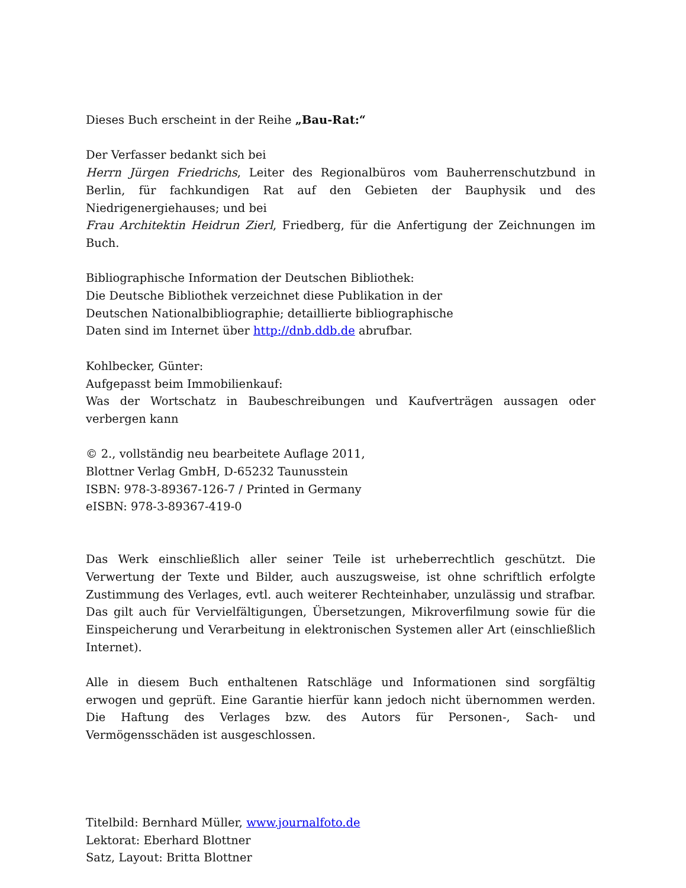Dieses Buch erscheint in der Reihe „Bau-Rat:“
Der Verfasser bedankt sich bei
Herrn Jürgen Friedrichs, Leiter des Regionalbüros vom Bauherrenschutzbund in Berlin, für fachkundigen Rat auf den Gebieten der Bauphysik und des Niedrigenergiehauses; und bei
Frau Architektin Heidrun Zierl, Friedberg, für die Anfertigung der Zeichnungen im Buch.
Bibliographische Information der Deutschen Bibliothek:
Die Deutsche Bibliothek verzeichnet diese Publikation in der
Deutschen Nationalbibliographie; detaillierte bibliographische
Daten sind im Internet über http://dnb.ddb.de abrufbar.
Kohlbecker, Günter:
Aufgepasst beim Immobilienkauf:
Was der Wortschatz in Baubeschreibungen und Kaufverträgen aussagen oder verbergen kann
© 2., vollständig neu bearbeitete Auflage 2011,
Blottner Verlag GmbH, D-65232 Taunusstein
ISBN: 978-3-89367-126-7 / Printed in Germany
eISBN: 978-3-89367-419-0
Das Werk einschließlich aller seiner Teile ist urheberrechtlich geschützt. Die Verwertung der Texte und Bilder, auch auszugsweise, ist ohne schriftlich erfolgte Zustimmung des Verlages, evtl. auch weiterer Rechteinhaber, unzulässig und strafbar. Das gilt auch für Vervielfältigungen, Übersetzungen, Mikroverfilmung sowie für die Einspeicherung und Verarbeitung in elektronischen Systemen aller Art (einschließlich Internet).
Alle in diesem Buch enthaltenen Ratschläge und Informationen sind sorgfältig erwogen und geprüft. Eine Garantie hierfür kann jedoch nicht übernommen werden. Die Haftung des Verlages bzw. des Autors für Personen-, Sach- und Vermögensschäden ist ausgeschlossen.
Titelbild: Bernhard Müller, www.journalfoto.de
Lektorat: Eberhard Blottner
Satz, Layout: Britta Blottner